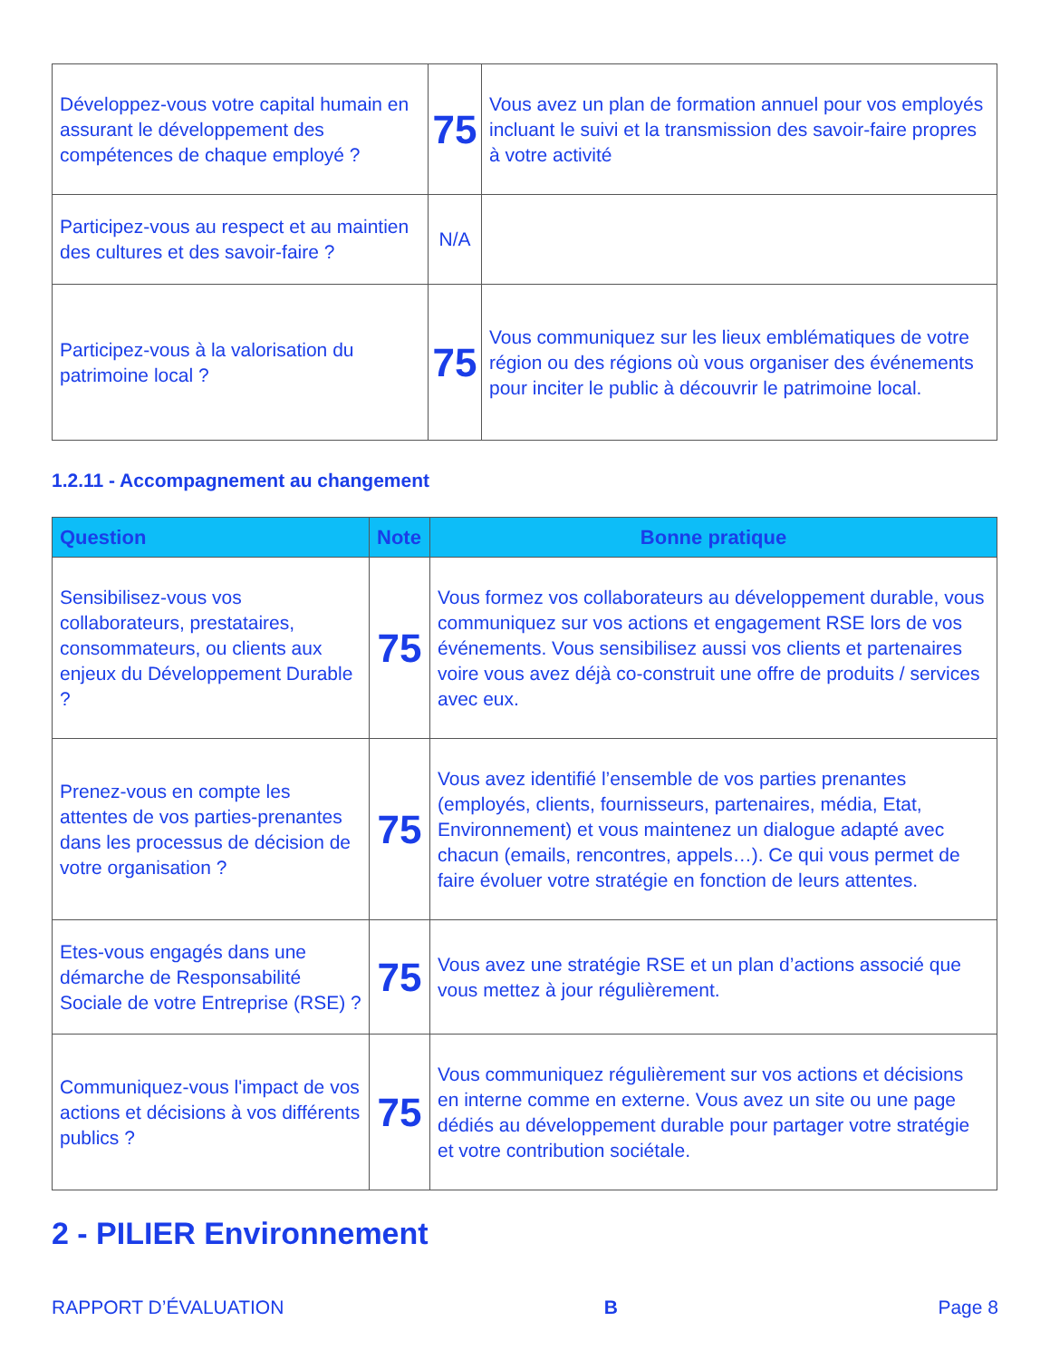| Développez-vous votre capital humain en assurant le développement des compétences de chaque employé ? | 75 | Vous avez un plan de formation annuel pour vos employés incluant le suivi et la transmission des savoir-faire propres à votre activité |
| Participez-vous au respect et au maintien des cultures et des savoir-faire ? | N/A | |
| Participez-vous à la valorisation du patrimoine local ? | 75 | Vous communiquez sur les lieux emblématiques de votre région ou des régions où vous organiser des événements pour inciter le public à découvrir le patrimoine local. |
1.2.11 - Accompagnement au changement
| Question | Note | Bonne pratique |
| --- | --- | --- |
| Sensibilisez-vous vos collaborateurs, prestataires, consommateurs, ou clients aux enjeux du Développement Durable ? | 75 | Vous formez vos collaborateurs au développement durable, vous communiquez sur vos actions et engagement RSE lors de vos événements. Vous sensibilisez aussi vos clients et partenaires voire vous avez déjà co-construit une offre de produits / services avec eux. |
| Prenez-vous en compte les attentes de vos parties-prenantes dans les processus de décision de votre organisation ? | 75 | Vous avez identifié l’ensemble de vos parties prenantes (employés, clients, fournisseurs, partenaires, média, Etat, Environnement) et vous maintenez un dialogue adapté avec chacun (emails, rencontres, appels…). Ce qui vous permet de faire évoluer votre stratégie en fonction de leurs attentes. |
| Etes-vous engagés dans une démarche de Responsabilité Sociale de votre Entreprise (RSE) ? | 75 | Vous avez une stratégie RSE et un plan d’actions associé que vous mettez à jour régulièrement. |
| Communiquez-vous l'impact de vos actions et décisions à vos différents publics ? | 75 | Vous communiquez régulièrement sur vos actions et décisions en interne comme en externe. Vous avez un site ou une page dédiés au développement durable pour partager votre stratégie et votre contribution sociétale. |
2 - PILIER Environnement
RAPPORT D’ÉVALUATION B Page 8